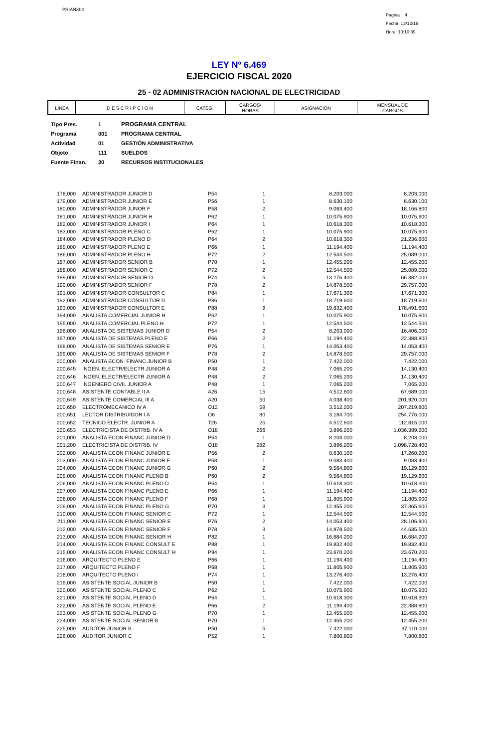PRIANX04
Pagina 4
Fecha: 13/12/19
Hora: 10:10:39
LEY Nº 6.469
EJERCICIO FISCAL 2020
25 - 02 ADMINISTRACION NACIONAL DE ELECTRICIDAD
| LINEA | D E S C R I P C I O N | CATEG. | CARGOS/ HORAS | ASIGNACION | MENSUAL DE CARGOS |
| --- | --- | --- | --- | --- | --- |
| Tipo Pres. | 1 | PROGRAMA CENTRAL |
| Programa | 001 | PROGRAMA CENTRAL |
| Actividad | 01 | GESTIÓN ADMINISTRATIVA |
| Objeto | 111 | SUELDOS |
| Fuente Finan. | 30 | RECURSOS INSTITUCIONALES |
| 178,000 | | ADMINISTRADOR JUNIOR D | P54 | 1 | 8.203.000 | 8.203.000 |
| 179,000 | | ADMINISTRADOR JUNIOR E | P56 | 1 | 8.630.100 | 8.630.100 |
| 180,000 | | ADMINISTRADOR JUNOR F | P58 | 2 | 9.083.400 | 18.166.800 |
| 181,000 | | ADMINISTRADOR JUNIOR H | P62 | 1 | 10.075.900 | 10.075.900 |
| 182,000 | | ADMINISTRADOR JUNIOR I | P64 | 1 | 10.618.300 | 10.618.300 |
| 183,000 | | ADMINISTRADOR PLENO C | P62 | 1 | 10.075.900 | 10.075.900 |
| 184,000 | | ADMINISTRADOR PLENO D | P64 | 2 | 10.618.300 | 21.236.600 |
| 185,000 | | ADMINISTRADOR PLENO E | P66 | 1 | 11.194.400 | 11.194.400 |
| 186,000 | | ADMINISTRADOR PLENO H | P72 | 2 | 12.544.500 | 25.089.000 |
| 187,000 | | ADMINISTRADOR SENIOR B | P70 | 1 | 12.455.200 | 12.455.200 |
| 188,000 | | ADMINISTRADOR SENIOR C | P72 | 2 | 12.544.500 | 25.089.000 |
| 189,000 | | ADMINISTRADOR SENIOR D | P74 | 5 | 13.276.400 | 66.382.000 |
| 190,000 | | ADMINISTRADOR SENIOR F | P78 | 2 | 14.878.500 | 29.757.000 |
| 191,000 | | ADMINISTRADOR CONSULTOR C | P84 | 1 | 17.671.300 | 17.671.300 |
| 192,000 | | ADMINISTRADOR CONSULTOR D | P86 | 1 | 18.719.600 | 18.719.600 |
| 193,000 | | ADMINISTRADOR CONSULTOR E | P88 | 9 | 19.832.400 | 178.491.600 |
| 194,000 | | ANALISTA COMERCIAL JUNIOR H | P62 | 1 | 10.075.900 | 10.075.900 |
| 195,000 | | ANALISTA COMERCIAL PLENO H | P72 | 1 | 12.544.500 | 12.544.500 |
| 196,000 | | ANALISTA DE SISTEMAS JUNIOR D | P54 | 2 | 8.203.000 | 16.406.000 |
| 197,000 | | ANALISTA DE SISTEMAS PLENO E | P66 | 2 | 11.194.400 | 22.388.800 |
| 198,000 | | ANALISTA DE SISTEMAS SENIOR E | P76 | 1 | 14.053.400 | 14.053.400 |
| 199,000 | | ANALISTA DE SISTEMAS SENIOR F | P78 | 2 | 14.878.500 | 29.757.000 |
| 200,000 | | ANALISTA ECON. FINANC JUNIOR B | P50 | 1 | 7.422.000 | 7.422.000 |
| 200,645 | | INGEN. ELECTR/ELECTR.JUNIOR A | P48 | 2 | 7.065.200 | 14.130.400 |
| 200,646 | | INGEN. ELECTR/ELECTR JUNIOR A | P48 | 2 | 7.065.200 | 14.130.400 |
| 200,647 | | INGENIERO CIVIL JUNIOR A | P48 | 1 | 7.065.200 | 7.065.200 |
| 200,648 | | ASISTENTE CONTABLE II A | A26 | 15 | 4.512.600 | 67.689.000 |
| 200,649 | | ASISTENTE COMERCIAL III A | A20 | 50 | 4.038.400 | 201.920.000 |
| 200,650 | | ELECTROMECANICO IV A | O12 | 59 | 3.512.200 | 207.219.800 |
| 200,651 | | LECTOR DISTRIBUIDOR I A | O6 | 80 | 3.184.700 | 254.776.000 |
| 200,652 | | TECNICO ELECTR. JUNIOR A | T26 | 25 | 4.512.600 | 112.815.000 |
| 200,653 | | ELECTRICISTA DE DISTRIB. IV A | O18 | 266 | 3.896.200 | 1.036.389.200 |
| 201,000 | | ANALISTA ECON FINANC JUNIOR D | P54 | 1 | 8.203.000 | 8.203.000 |
| 201,200 | | ELECTRICISTA DE DISTRIB. IV | O18 | 282 | 3.896.200 | 1.098.728.400 |
| 202,000 | | ANALISTA ECON FINANC JUNIOR E | P56 | 2 | 8.630.100 | 17.260.200 |
| 203,000 | | ANALISTA ECON FINANC JUNIOR F | P58 | 1 | 9.083.400 | 9.083.400 |
| 204,000 | | ANALISTA ECON FINANC JUNIOR G | P60 | 2 | 9.564.800 | 19.129.600 |
| 205,000 | | ANALISTA ECON FINANC PLENO B | P60 | 2 | 9.564.800 | 19.129.600 |
| 206,000 | | ANALISTA ECON FINANC PLENO D | P64 | 1 | 10.618.300 | 10.618.300 |
| 207,000 | | ANALISTA ECON FINANC PLENO E | P66 | 1 | 11.194.400 | 11.194.400 |
| 208,000 | | ANALISTA ECON FINANC PLENO F | P68 | 1 | 11.805.900 | 11.805.900 |
| 209,000 | | ANALISTA ECON FINANC PLENO G | P70 | 3 | 12.455.200 | 37.365.600 |
| 210,000 | | ANALISTA ECON FINANC SENIOR C | P72 | 1 | 12.544.500 | 12.544.500 |
| 211,000 | | ANALISTA ECON FINANC SENIOR E | P76 | 2 | 14.053.400 | 28.106.800 |
| 212,000 | | ANALISTA ECON FINANC SENIOR F | P78 | 3 | 14.878.500 | 44.635.500 |
| 213,000 | | ANALISTA ECON FINANC SENIOR H | P82 | 1 | 16.684.200 | 16.684.200 |
| 214,000 | | ANALISTA ECON FINANC CONSULT E | P88 | 1 | 19.832.400 | 19.832.400 |
| 215,000 | | ANALISTA ECON FINANC CONSULT H | P94 | 1 | 23.670.200 | 23.670.200 |
| 216,000 | | ARQUITECTO PLENO E | P66 | 1 | 11.194.400 | 11.194.400 |
| 217,000 | | ARQUITECTO PLENO F | P68 | 1 | 11.805.900 | 11.805.900 |
| 218,000 | | ARQUITECTO PLENO I | P74 | 1 | 13.276.400 | 13.276.400 |
| 219,000 | | ASISTENTE SOCIAL JUNIOR B | P50 | 1 | 7.422.000 | 7.422.000 |
| 220,000 | | ASISTENTE SOCIAL PLENO C | P62 | 1 | 10.075.900 | 10.075.900 |
| 221,000 | | ASISTENTE SOCIAL PLENO D | P64 | 1 | 10.618.300 | 10.618.300 |
| 222,000 | | ASISTENTE SOCIAL PLENO E | P66 | 2 | 11.194.400 | 22.388.800 |
| 223,000 | | ASISTENTE SOCIAL PLENO G | P70 | 1 | 12.455.200 | 12.455.200 |
| 224,000 | | ASISTENTE SOCIAL SENIOR B | P70 | 1 | 12.455.200 | 12.455.200 |
| 225,000 | | AUDITOR JUNIOR B | P50 | 5 | 7.422.000 | 37.110.000 |
| 226,000 | | AUDITOR JUNIOR C | P52 | 1 | 7.800.800 | 7.800.800 |